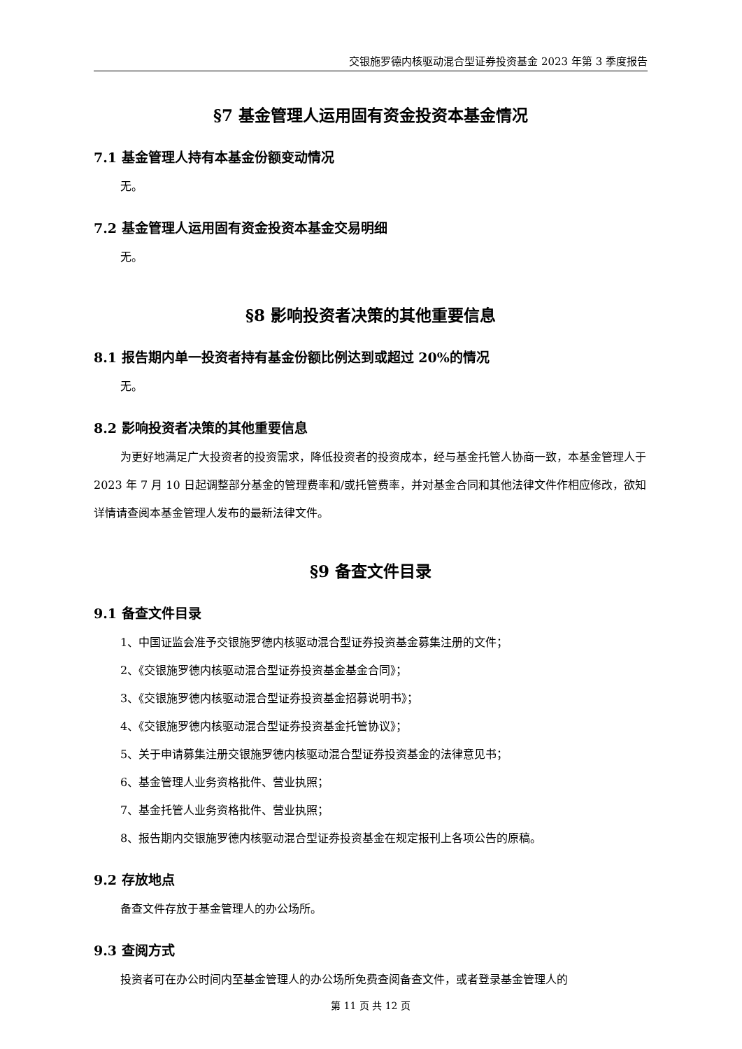交银施罗德内核驱动混合型证券投资基金 2023 年第 3 季度报告
§7 基金管理人运用固有资金投资本基金情况
7.1 基金管理人持有本基金份额变动情况
无。
7.2 基金管理人运用固有资金投资本基金交易明细
无。
§8 影响投资者决策的其他重要信息
8.1 报告期内单一投资者持有基金份额比例达到或超过 20%的情况
无。
8.2 影响投资者决策的其他重要信息
为更好地满足广大投资者的投资需求，降低投资者的投资成本，经与基金托管人协商一致，本基金管理人于 2023 年 7 月 10 日起调整部分基金的管理费率和/或托管费率，并对基金合同和其他法律文件作相应修改，欲知详情请查阅本基金管理人发布的最新法律文件。
§9 备查文件目录
9.1 备查文件目录
1、中国证监会准予交银施罗德内核驱动混合型证券投资基金募集注册的文件；
2、《交银施罗德内核驱动混合型证券投资基金基金合同》；
3、《交银施罗德内核驱动混合型证券投资基金招募说明书》；
4、《交银施罗德内核驱动混合型证券投资基金托管协议》；
5、关于申请募集注册交银施罗德内核驱动混合型证券投资基金的法律意见书；
6、基金管理人业务资格批件、营业执照；
7、基金托管人业务资格批件、营业执照；
8、报告期内交银施罗德内核驱动混合型证券投资基金在规定报刊上各项公告的原稿。
9.2 存放地点
备查文件存放于基金管理人的办公场所。
9.3 查阅方式
投资者可在办公时间内至基金管理人的办公场所免费查阅备查文件，或者登录基金管理人的
第 11 页 共 12 页